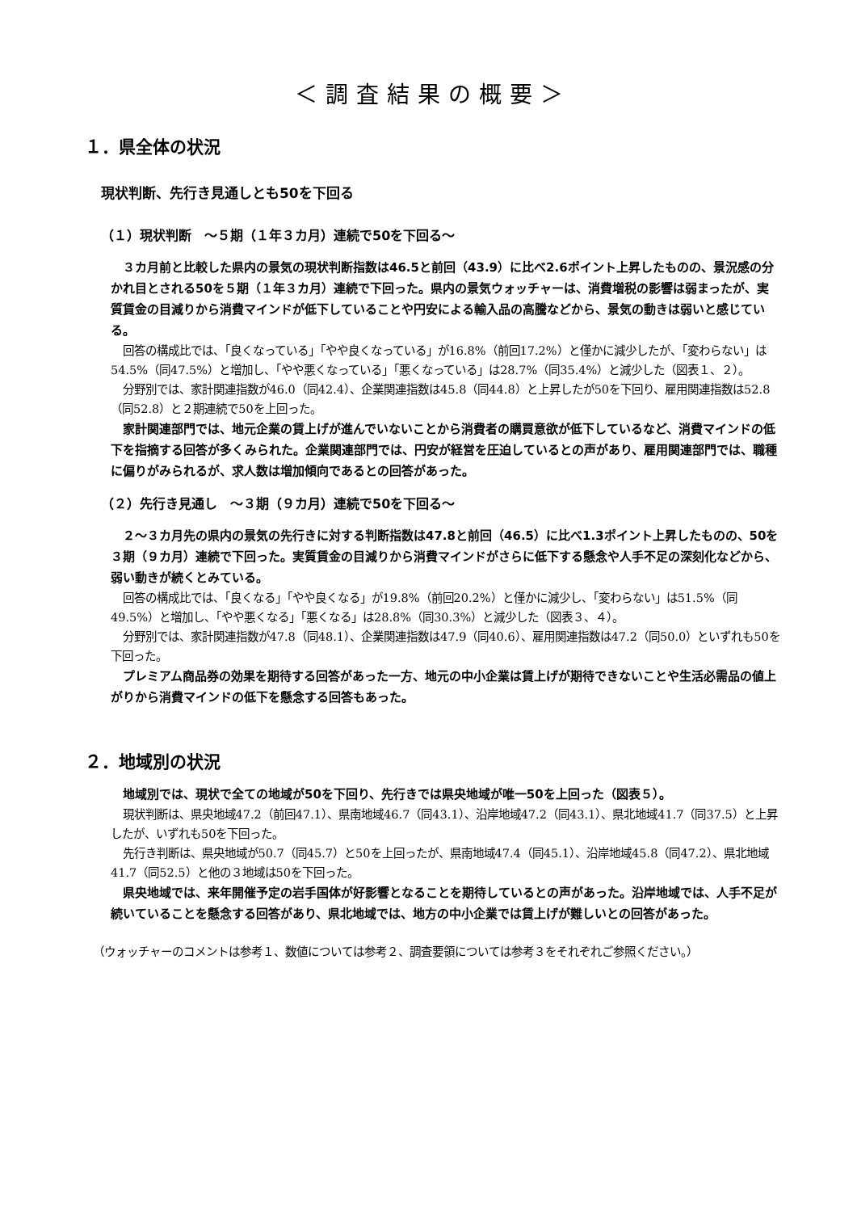＜調査結果の概要＞
１．県全体の状況
現状判断、先行き見通しとも50を下回る
（１）現状判断　～５期（１年３カ月）連続で50を下回る～
３カ月前と比較した県内の景気の現状判断指数は46.5と前回（43.9）に比べ2.6ポイント上昇したものの、景況感の分かれ目とされる50を５期（１年３カ月）連続で下回った。県内の景気ウォッチャーは、消費増税の影響は弱まったが、実質賃金の目減りから消費マインドが低下していることや円安による輸入品の高騰などから、景気の動きは弱いと感じている。
回答の構成比では、「良くなっている」「やや良くなっている」が16.8%（前回17.2%）と僅かに減少したが、「変わらない」は54.5%（同47.5%）と増加し、「やや悪くなっている」「悪くなっている」は28.7%（同35.4%）と減少した（図表１、２）。
分野別では、家計関連指数が46.0（同42.4）、企業関連指数は45.8（同44.8）と上昇したが50を下回り、雇用関連指数は52.8（同52.8）と２期連続で50を上回った。
家計関連部門では、地元企業の賃上げが進んでいないことから消費者の購買意欲が低下しているなど、消費マインドの低下を指摘する回答が多くみられた。企業関連部門では、円安が経営を圧迫しているとの声があり、雇用関連部門では、職種に偏りがみられるが、求人数は増加傾向であるとの回答があった。
（２）先行き見通し　～３期（９カ月）連続で50を下回る～
２～３カ月先の県内の景気の先行きに対する判断指数は47.8と前回（46.5）に比べ1.3ポイント上昇したものの、50を３期（９カ月）連続で下回った。実質賃金の目減りから消費マインドがさらに低下する懸念や人手不足の深刻化などから、弱い動きが続くとみている。
回答の構成比では、「良くなる」「やや良くなる」が19.8%（前回20.2%）と僅かに減少し、「変わらない」は51.5%（同49.5%）と増加し、「やや悪くなる」「悪くなる」は28.8%（同30.3%）と減少した（図表３、４）。
分野別では、家計関連指数が47.8（同48.1）、企業関連指数は47.9（同40.6）、雇用関連指数は47.2（同50.0）といずれも50を下回った。
プレミアム商品券の効果を期待する回答があった一方、地元の中小企業は賃上げが期待できないことや生活必需品の値上がりから消費マインドの低下を懸念する回答もあった。
２．地域別の状況
地域別では、現状で全ての地域が50を下回り、先行きでは県央地域が唯一50を上回った（図表５）。
現状判断は、県央地域47.2（前回47.1）、県南地域46.7（同43.1）、沿岸地域47.2（同43.1）、県北地域41.7（同37.5）と上昇したが、いずれも50を下回った。
先行き判断は、県央地域が50.7（同45.7）と50を上回ったが、県南地域47.4（同45.1）、沿岸地域45.8（同47.2）、県北地域41.7（同52.5）と他の３地域は50を下回った。
県央地域では、来年開催予定の岩手国体が好影響となることを期待しているとの声があった。沿岸地域では、人手不足が続いていることを懸念する回答があり、県北地域では、地方の中小企業では賃上げが難しいとの回答があった。
（ウォッチャーのコメントは参考１、数値については参考２、調査要領については参考３をそれぞれご参照ください。）